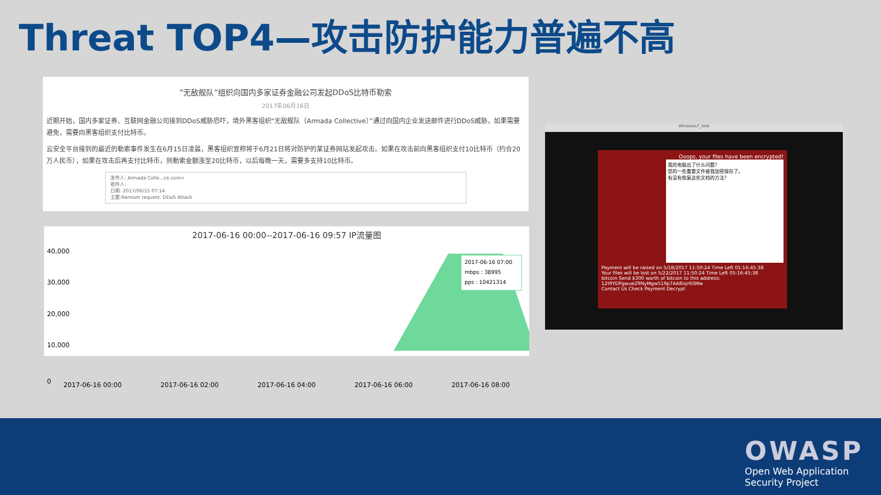Threat TOP4—攻击防护能力普遍不高
“无敌舰队”组织向国内多家证券金融公司发起DDoS比特币勒索
2017年06月16日
近期开始，国内多家证券、互联网金融公司接到DDoS威胁恐吓，境外黑客组织“无敌舰队（Armada Collective）”通过向国内企业发送邮件进行DDoS威胁，如果需要避免，需要向黑客组织支付比特币。
云安全平台接到的最近的勒索事件发生在6月15日凌晨，黑客组织宣称将于6月21日将对防护的某证券网站发起攻击。如果在攻击前向黑客组织支付10比特币（约合20万人民币），如果在攻击后再支付比特币，则勒索金额涨至20比特币，以后每晚一天，需要多支持10比特币。
发件人: Armada Colle...ce.com>
收件人:
日期: 2017/06/15 07:14
主题:Ransom request: DDoS Attack
2017-06-16 00:00--2017-06-16 09:57 IP流量图
40,000
30,000
20,000
10,000
2017-06-16 07:00
mbps : 38995
pps : 10421314
0
2017-06-16 00:00 2017-06-16 02:00 2017-06-16 04:00 2017-06-16 06:00 2017-06-16 08:00
Windows7_test
Ooops, your files have been encrypted!
我的电脑出了什么问题？
您的一些重要文件被我加密保存了。
有没有恢复这些文档的方法？
Payment will be raised on 5/18/2017 11:50:24 Time Left 01:16:45:38
Your files will be lost on 5/22/2017 11:50:24 Time Left 05:16:45:38
bitcoin Send $300 worth of bitcoin to this address: 12t9YDPgwueZ9NyMgw519p7AA8isjr6SMw
Contact Us Check Payment Decrypt
OWASP
Open Web Application
Security Project